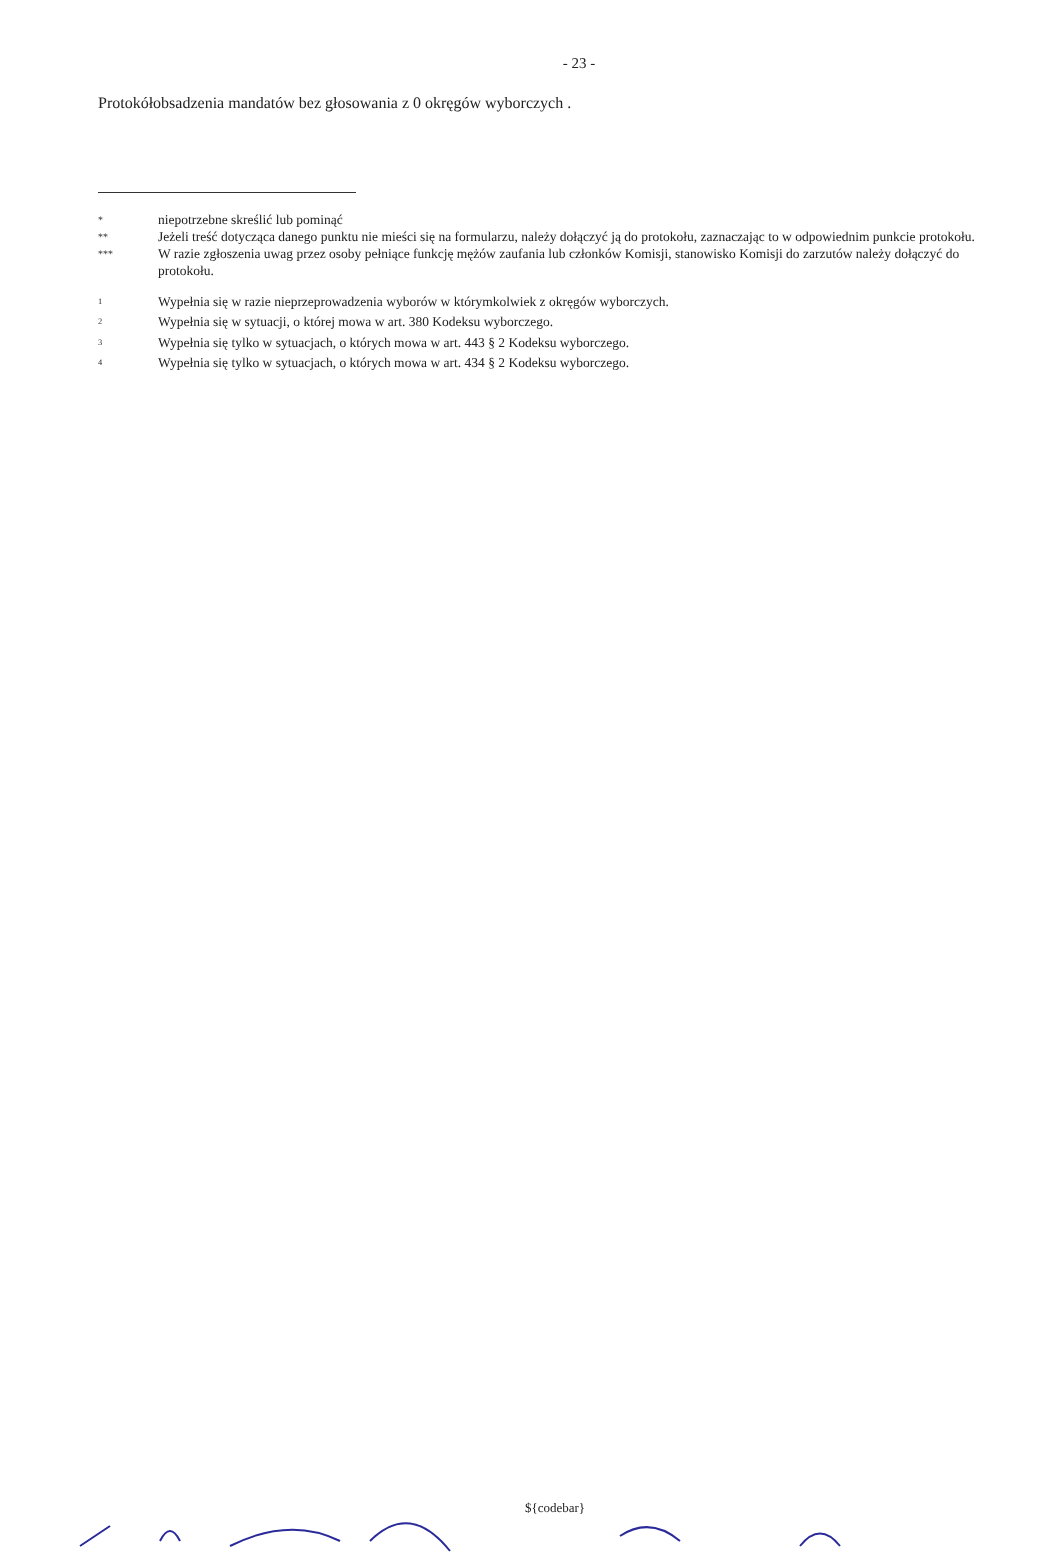- 23 -
Protokółobsadzenia mandatów bez głosowania z 0 okręgów wyborczych .
*
niepotrzebne skreślić lub pominąć
**
Jeżeli treść dotycząca danego punktu nie mieści się na formularzu, należy dołączyć ją do protokołu, zaznaczając to w odpowiednim punkcie protokołu.
***
W razie zgłoszenia uwag przez osoby pełniące funkcję mężów zaufania lub członków Komisji, stanowisko Komisji do zarzutów należy dołączyć do protokołu.
<sup>1</sup>
Wypełnia się w razie nieprzeprowadzenia wyborów w którymkolwiek z okręgów wyborczych.
<sup>2</sup>
Wypełnia się w sytuacji, o której mowa w art. 380 Kodeksu wyborczego.
<sup>3</sup>
Wypełnia się tylko w sytuacjach, o których mowa w art. 443 § 2 Kodeksu wyborczego.
<sup>4</sup>
Wypełnia się tylko w sytuacjach, o których mowa w art. 434 § 2 Kodeksu wyborczego.
${codebar}